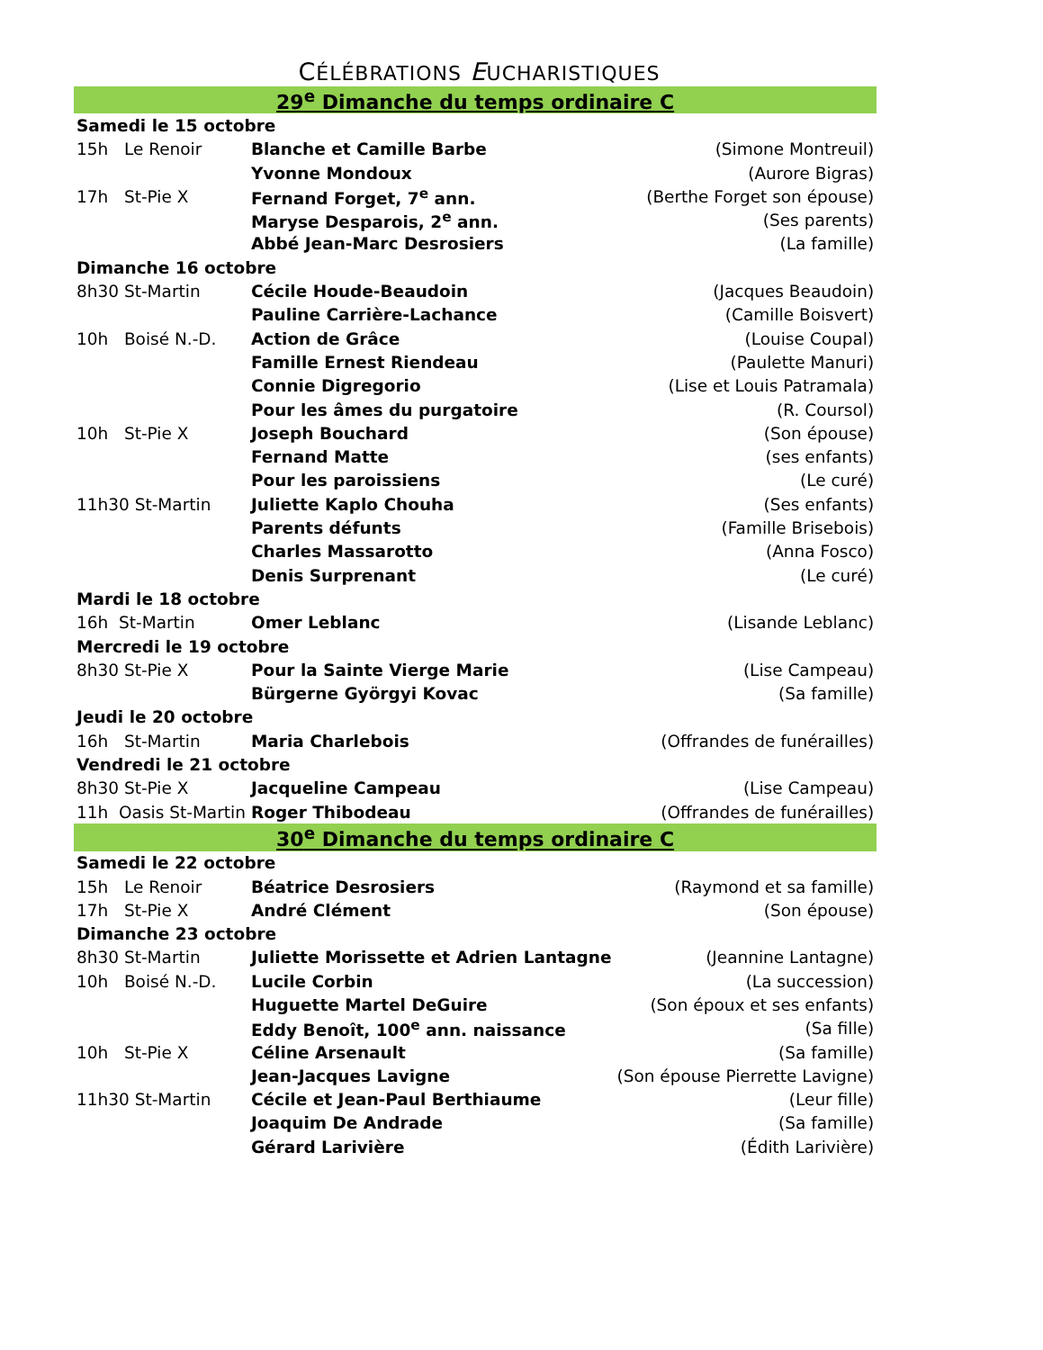CÉLÉBRATIONS EUCHARISTIQUES
| 29<sup>e</sup> Dimanche du temps ordinaire C | | |
| Samedi le 15 octobre | | |
| 15h Le Renoir | Blanche et Camille Barbe | (Simone Montreuil) |
| | Yvonne Mondoux | (Aurore Bigras) |
| 17h St-Pie X | Fernand Forget, 7<sup>e</sup> ann. | (Berthe Forget son épouse) |
| | Maryse Desparois, 2<sup>e</sup> ann. | (Ses parents) |
| | Abbé Jean-Marc Desrosiers | (La famille) |
| Dimanche 16 octobre | | |
| 8h30 St-Martin | Cécile Houde-Beaudoin | (Jacques Beaudoin) |
| | Pauline Carrière-Lachance | (Camille Boisvert) |
| 10h Boisé N.-D. | Action de Grâce | (Louise Coupal) |
| | Famille Ernest Riendeau | (Paulette Manuri) |
| | Connie Digregorio | (Lise et Louis Patramala) |
| | Pour les âmes du purgatoire | (R. Coursol) |
| 10h St-Pie X | Joseph Bouchard | (Son épouse) |
| | Fernand Matte | (ses enfants) |
| | Pour les paroissiens | (Le curé) |
| 11h30 St-Martin | Juliette Kaplo Chouha | (Ses enfants) |
| | Parents défunts | (Famille Brisebois) |
| | Charles Massarotto | (Anna Fosco) |
| | Denis Surprenant | (Le curé) |
| Mardi le 18 octobre | | |
| 16h St-Martin | Omer Leblanc | (Lisande Leblanc) |
| Mercredi le 19 octobre | | |
| 8h30 St-Pie X | Pour la Sainte Vierge Marie | (Lise Campeau) |
| | Bürgerne Györgyi Kovac | (Sa famille) |
| Jeudi le 20 octobre | | |
| 16h St-Martin | Maria Charlebois | (Offrandes de funérailles) |
| Vendredi le 21 octobre | | |
| 8h30 St-Pie X | Jacqueline Campeau | (Lise Campeau) |
| 11h Oasis St-Martin | Roger Thibodeau | (Offrandes de funérailles) |
| 30<sup>e</sup> Dimanche du temps ordinaire C | | |
| Samedi le 22 octobre | | |
| 15h Le Renoir | Béatrice Desrosiers | (Raymond et sa famille) |
| 17h St-Pie X | André Clément | (Son épouse) |
| Dimanche 23 octobre | | |
| 8h30 St-Martin | Juliette Morissette et Adrien Lantagne | (Jeannine Lantagne) |
| 10h Boisé N.-D. | Lucile Corbin | (La succession) |
| | Huguette Martel DeGuire | (Son époux et ses enfants) |
| | Eddy Benoît, 100<sup>e</sup> ann. naissance | (Sa fille) |
| 10h St-Pie X | Céline Arsenault | (Sa famille) |
| | Jean-Jacques Lavigne | (Son épouse Pierrette Lavigne) |
| 11h30 St-Martin | Cécile et Jean-Paul Berthiaume | (Leur fille) |
| | Joaquim De Andrade | (Sa famille) |
| | Gérard Larivière | (Édith Larivière) |